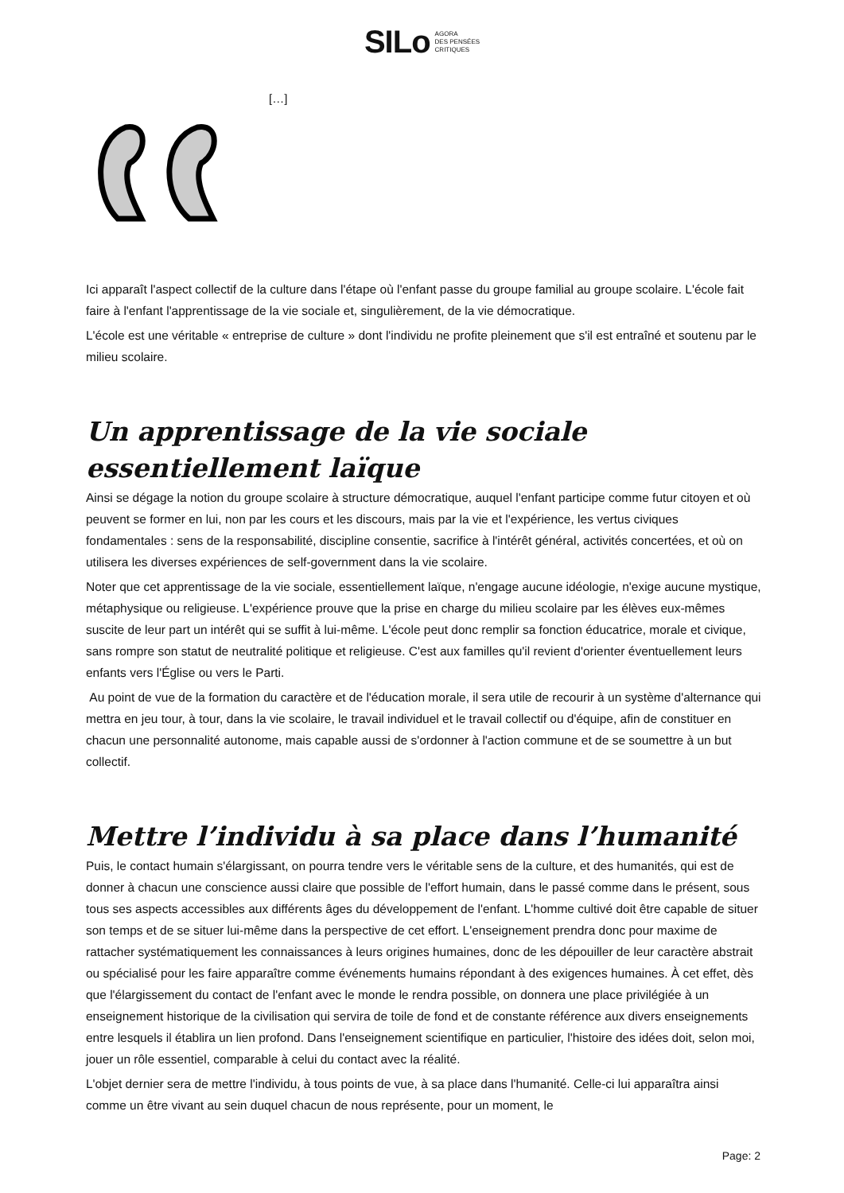SILo AGORA
DES PENSÉES
CRITIQUES
[…]
Ici apparaît l'aspect collectif de la culture dans l'étape où l'enfant passe du groupe familial au groupe scolaire. L'école fait faire à l'enfant l'apprentissage de la vie sociale et, singulièrement, de la vie démocratique.
L'école est une véritable « entreprise de culture » dont l'individu ne profite pleinement que s'il est entraîné et soutenu par le milieu scolaire.
Un apprentissage de la vie sociale essentiellement laïque
Ainsi se dégage la notion du groupe scolaire à structure démocratique, auquel l'enfant participe comme futur citoyen et où peuvent se former en lui, non par les cours et les discours, mais par la vie et l'expérience, les vertus civiques fondamentales : sens de la responsabilité, discipline consentie, sacrifice à l'intérêt général, activités concertées, et où on utilisera les diverses expériences de self-government dans la vie scolaire.
Noter que cet apprentissage de la vie sociale, essentiellement laïque, n'engage aucune idéologie, n'exige aucune mystique, métaphysique ou religieuse. L'expérience prouve que la prise en charge du milieu scolaire par les élèves eux-mêmes suscite de leur part un intérêt qui se suffit à lui-même. L'école peut donc remplir sa fonction éducatrice, morale et civique, sans rompre son statut de neutralité politique et religieuse. C'est aux familles qu'il revient d'orienter éventuellement leurs enfants vers l'Église ou vers le Parti.
Au point de vue de la formation du caractère et de l'éducation morale, il sera utile de recourir à un système d'alternance qui mettra en jeu tour, à tour, dans la vie scolaire, le travail individuel et le travail collectif ou d'équipe, afin de constituer en chacun une personnalité autonome, mais capable aussi de s'ordonner à l'action commune et de se soumettre à un but collectif.
Mettre l’individu à sa place dans l’humanité
Puis, le contact humain s'élargissant, on pourra tendre vers le véritable sens de la culture, et des humanités, qui est de donner à chacun une conscience aussi claire que possible de l'effort humain, dans le passé comme dans le présent, sous tous ses aspects accessibles aux différents âges du développement de l'enfant. L'homme cultivé doit être capable de situer son temps et de se situer lui-même dans la perspective de cet effort. L'enseignement prendra donc pour maxime de rattacher systématiquement les connaissances à leurs origines humaines, donc de les dépouiller de leur caractère abstrait ou spécialisé pour les faire apparaître comme événements humains répondant à des exigences humaines. À cet effet, dès que l'élargissement du contact de l'enfant avec le monde le rendra possible, on donnera une place privilégiée à un enseignement historique de la civilisation qui servira de toile de fond et de constante référence aux divers enseignements entre lesquels il établira un lien profond. Dans l'enseignement scientifique en particulier, l'histoire des idées doit, selon moi, jouer un rôle essentiel, comparable à celui du contact avec la réalité.
L'objet dernier sera de mettre l'individu, à tous points de vue, à sa place dans l'humanité. Celle-ci lui apparaîtra ainsi comme un être vivant au sein duquel chacun de nous représente, pour un moment, le
Page: 2